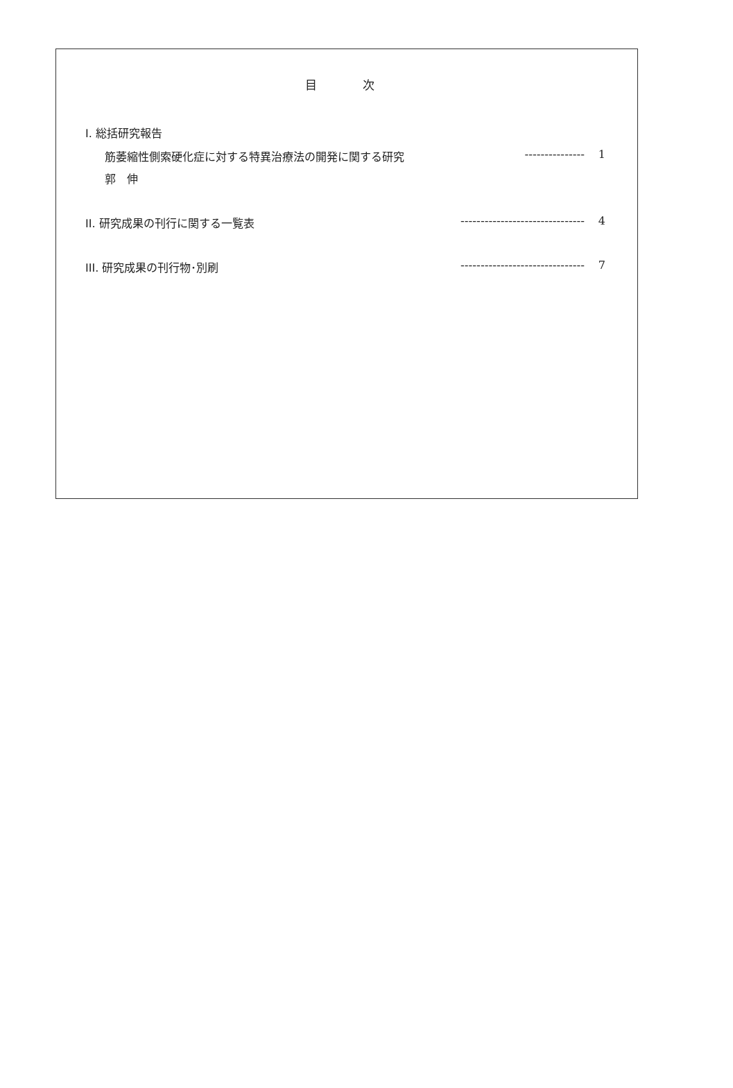目 次
Ⅰ. 総括研究報告
筋萎縮性側索硬化症に対する特異治療法の開発に関する研究 --------------- 1
郭　伸
II. 研究成果の刊行に関する一覧表 ------------------------------- 4
III. 研究成果の刊行物･別刷 ------------------------------- 7